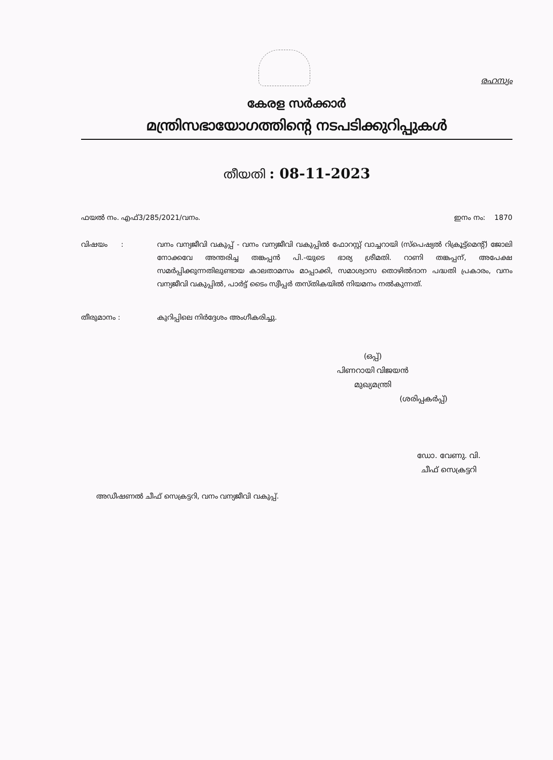രഹസ്യം
കേരള സർക്കാർ
മന്ത്രിസഭായോഗത്തിന്റെ നടപടിക്കുറിപ്പുകൾ
തീയതി : 08-11-2023
ഫയൽ നം. എഫ്3/285/2021/വനം. ഇനം നം: 1870
വിഷയം : വനം വന്യജീവി വകുപ്പ് - വനം വന്യജീവി വകുപ്പിൽ ഫോറസ്റ്റ് വാച്ചറായി (സ്പെഷ്യൽ റിക്രൂട്ട്മെന്റ്) ജോലി നോക്കവേ അന്തരിച്ച തങ്കപ്പൻ പി.-യുടെ ഭാര്യ ശ്രീമതി. റാണി തങ്കപ്പന്, അപേക്ഷ സമർപ്പിക്കുന്നതിലുണ്ടായ കാലതാമസം മാപ്പാക്കി, സമാശ്വാസ തൊഴിൽദാന പദ്ധതി പ്രകാരം, വനം വന്യജീവി വകുപ്പിൽ, പാർട്ട് ടൈം സ്വീപ്പർ തസ്തികയിൽ നിയമനം നൽകുന്നത്.
തീരുമാനം : കുറിപ്പിലെ നിർദ്ദേശം അംഗീകരിച്ചു.
(ഒപ്പ്)
പിണറായി വിജയൻ
മുഖ്യമന്ത്രി
(ശരിപ്പകർപ്പ്)
ഡോ. വേണു. വി.
ചീഫ് സെക്രട്ടറി
അഡീഷണൽ ചീഫ് സെക്രട്ടറി, വനം വന്യജീവി വകുപ്പ്.